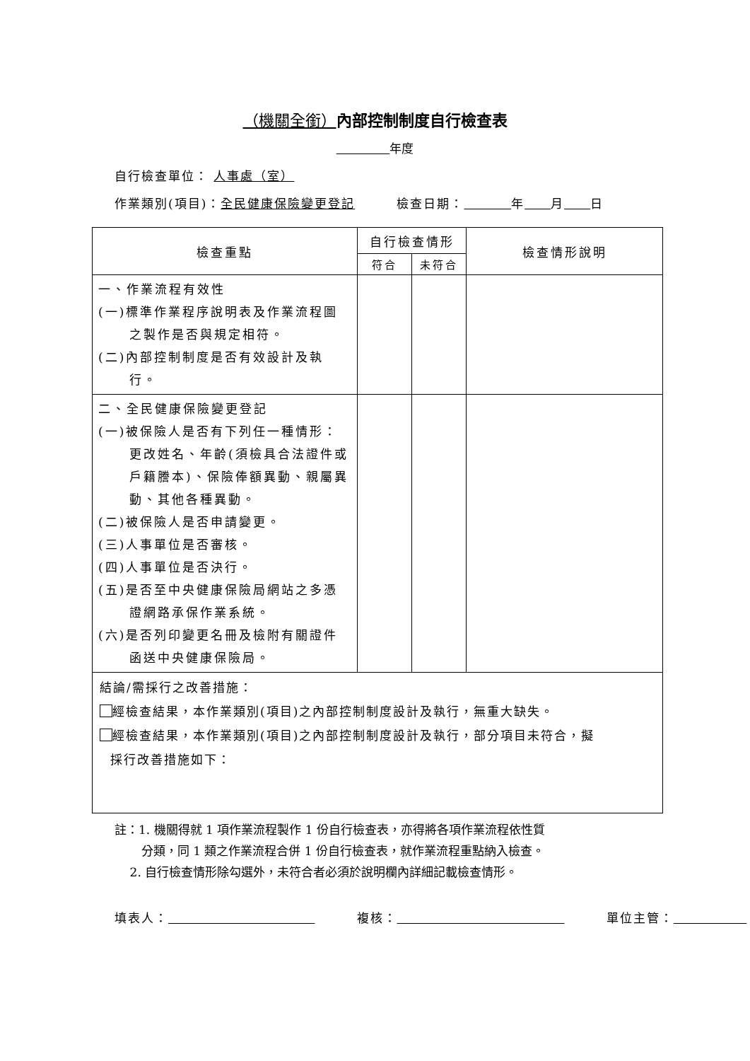（機關全銜）內部控制制度自行檢查表
年度
自行檢查單位： 人事處（室）
作業類別(項目)：全民健康保險變更登記 檢查日期： 年 月 日
| 檢查重點 | 自行檢查情形 | | 檢查情形說明 |
| --- | --- | --- | --- |
| | 符合 | 未符合 | |
| 一、作業流程有效性 (一)標準作業程序說明表及作業流程圖之製作是否與規定相符。 (二)內部控制制度是否有效設計及執行。 | | | |
| 二、全民健康保險變更登記 (一)被保險人是否有下列任一種情形：更改姓名、年齡(須檢具合法證件或戶籍謄本)、保險俸額異動、親屬異動、其他各種異動。 (二)被保險人是否申請變更。 (三)人事單位是否審核。 (四)人事單位是否決行。 (五)是否至中央健康保險局網站之多憑證網路承保作業系統。 (六)是否列印變更名冊及檢附有關證件函送中央健康保險局。 | | | |
| 結論/需採行之改善措施： 經檢查結果，本作業類別(項目)之內部控制制度設計及執行，無重大缺失。 經檢查結果，本作業類別(項目)之內部控制制度設計及執行，部分項目未符合，擬 採行改善措施如下： | | | |
註：1. 機關得就 1 項作業流程製作 1 份自行檢查表，亦得將各項作業流程依性質
分類，同 1 類之作業流程合併 1 份自行檢查表，就作業流程重點納入檢查。
2. 自行檢查情形除勾選外，未符合者必須於說明欄內詳細記載檢查情形。
填表人： 複核： 單位主管：